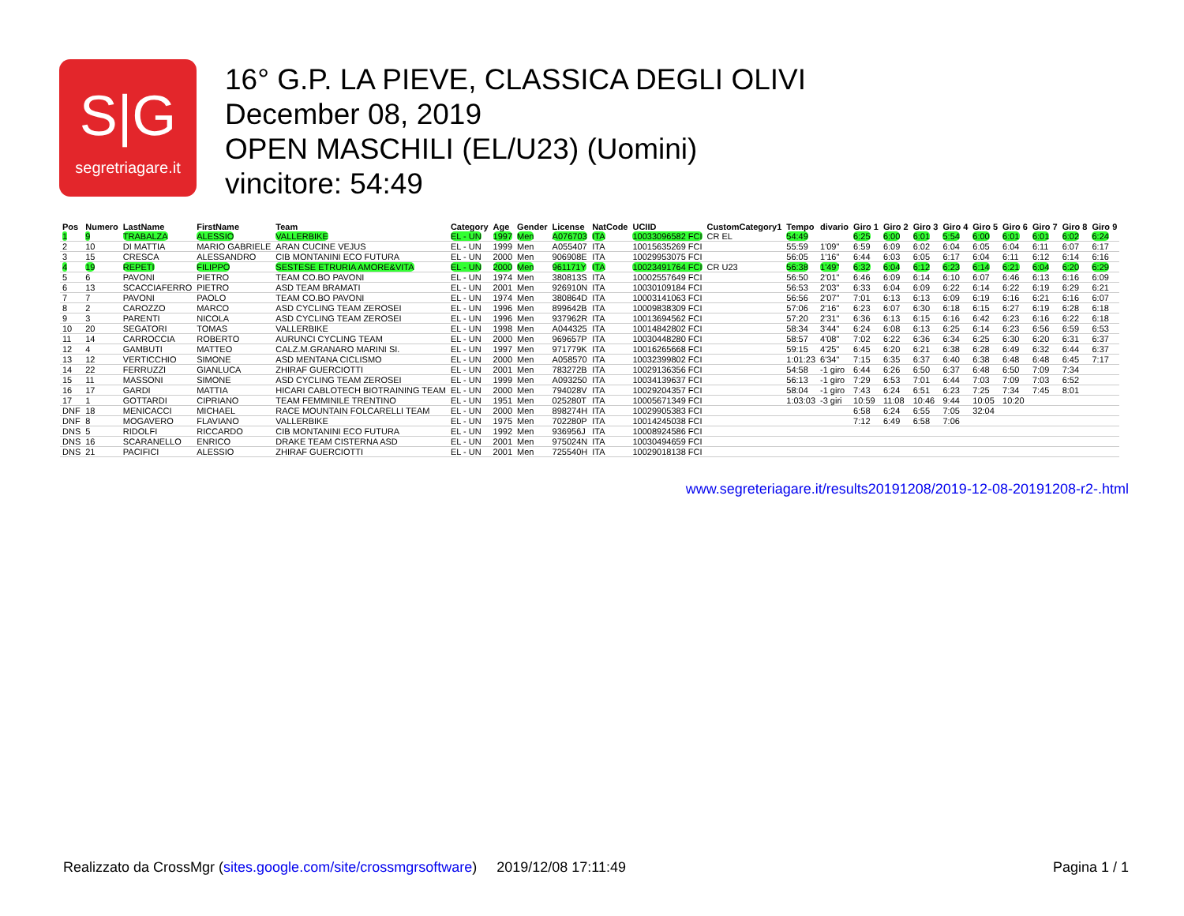S|G
segretriagare.it
16° G.P. LA PIEVE, CLASSICA DEGLI OLIVI
December 08, 2019
OPEN MASCHILI (EL/U23) (Uomini)
vincitore: 54:49
| Pos | Numero | LastName | FirstName | Team | Category | Age | Gender | License | NatCode | UCIID | CustomCategory1 | Tempo | divario | Giro 1 | Giro 2 | Giro 3 | Giro 4 | Giro 5 | Giro 6 | Giro 7 | Giro 8 | Giro 9 |
| --- | --- | --- | --- | --- | --- | --- | --- | --- | --- | --- | --- | --- | --- | --- | --- | --- | --- | --- | --- | --- | --- | --- |
| 1 | 9 | TRABALZA | ALESSIO | VALLERBIKE | EL - UN | 1997 | Men | A076703 | ITA | 10033096582 FCI | CR EL | 54:49 | | 6:25 | 6:00 | 6:01 | 5:54 | 6:00 | 6:01 | 6:01 | 6:02 | 6:24 |
| 2 | 10 | DI MATTIA | MARIO GABRIELE | ARAN CUCINE VEJUS | EL - UN | 1999 | Men | A055407 | ITA | 10015635269 FCI | | 55:59 | 1'09" | 6:59 | 6:09 | 6:02 | 6:04 | 6:05 | 6:04 | 6:11 | 6:07 | 6:17 |
| 3 | 15 | CRESCA | ALESSANDRO | CIB MONTANINI ECO FUTURA | EL - UN | 2000 | Men | 906908E | ITA | 10029953075 FCI | | 56:05 | 1'16" | 6:44 | 6:03 | 6:05 | 6:17 | 6:04 | 6:11 | 6:12 | 6:14 | 6:16 |
| 4 | 19 | REPETI | FILIPPO | SESTESE ETRURIA AMORE&VITA | EL - UN | 2000 | Men | 961171Y | ITA | 10023491764 FCI | CR U23 | 56:38 | 1'49" | 6:32 | 6:04 | 6:12 | 6:23 | 6:14 | 6:21 | 6:04 | 6:20 | 6:29 |
| 5 | 6 | PAVONI | PIETRO | TEAM CO.BO PAVONI | EL - UN | 1974 | Men | 380813S | ITA | 10002557649 FCI | | 56:50 | 2'01" | 6:46 | 6:09 | 6:14 | 6:10 | 6:07 | 6:46 | 6:13 | 6:16 | 6:09 |
| 6 | 13 | SCACCIAFERRO | PIETRO | ASD TEAM BRAMATI | EL - UN | 2001 | Men | 926910N | ITA | 10030109184 FCI | | 56:53 | 2'03" | 6:33 | 6:04 | 6:09 | 6:22 | 6:14 | 6:22 | 6:19 | 6:29 | 6:21 |
| 7 | 7 | PAVONI | PAOLO | TEAM CO.BO PAVONI | EL - UN | 1974 | Men | 380864D | ITA | 10003141063 FCI | | 56:56 | 2'07" | 7:01 | 6:13 | 6:13 | 6:09 | 6:19 | 6:16 | 6:21 | 6:16 | 6:07 |
| 8 | 2 | CAROZZO | MARCO | ASD CYCLING TEAM ZEROSEI | EL - UN | 1996 | Men | 899642B | ITA | 10009838309 FCI | | 57:06 | 2'16" | 6:23 | 6:07 | 6:30 | 6:18 | 6:15 | 6:27 | 6:19 | 6:28 | 6:18 |
| 9 | 3 | PARENTI | NICOLA | ASD CYCLING TEAM ZEROSEI | EL - UN | 1996 | Men | 937962R | ITA | 10013694562 FCI | | 57:20 | 2'31" | 6:36 | 6:13 | 6:15 | 6:16 | 6:42 | 6:23 | 6:16 | 6:22 | 6:18 |
| 10 | 20 | SEGATORI | TOMAS | VALLERBIKE | EL - UN | 1998 | Men | A044325 | ITA | 10014842802 FCI | | 58:34 | 3'44" | 6:24 | 6:08 | 6:13 | 6:25 | 6:14 | 6:23 | 6:56 | 6:59 | 6:53 |
| 11 | 14 | CARROCCIA | ROBERTO | AURUNCI CYCLING TEAM | EL - UN | 2000 | Men | 969657P | ITA | 10030448280 FCI | | 58:57 | 4'08" | 7:02 | 6:22 | 6:36 | 6:34 | 6:25 | 6:30 | 6:20 | 6:31 | 6:37 |
| 12 | 4 | GAMBUTI | MATTEO | CALZ.M.GRANARO MARINI SI. | EL - UN | 1997 | Men | 971779K | ITA | 10016265668 FCI | | 59:15 | 4'25" | 6:45 | 6:20 | 6:21 | 6:38 | 6:28 | 6:49 | 6:32 | 6:44 | 6:37 |
| 13 | 12 | VERTICCHIO | SIMONE | ASD MENTANA CICLISMO | EL - UN | 2000 | Men | A058570 | ITA | 10032399802 FCI | | 1:01:23 | 6'34" | 7:15 | 6:35 | 6:37 | 6:40 | 6:38 | 6:48 | 6:48 | 6:45 | 7:17 |
| 14 | 22 | FERRUZZI | GIANLUCA | ZHIRAF GUERCIOTTI | EL - UN | 2001 | Men | 783272B | ITA | 10029136356 FCI | | 54:58 | -1 giro | 6:44 | 6:26 | 6:50 | 6:37 | 6:48 | 6:50 | 7:09 | 7:34 | |
| 15 | 11 | MASSONI | SIMONE | ASD CYCLING TEAM ZEROSEI | EL - UN | 1999 | Men | A093250 | ITA | 10034139637 FCI | | 56:13 | -1 giro | 7:29 | 6:53 | 7:01 | 6:44 | 7:03 | 7:09 | 7:03 | 6:52 | |
| 16 | 17 | GARDI | MATTIA | HICARI CABLOTECH BIOTRAINING TEAM | EL - UN | 2000 | Men | 794028V | ITA | 10029204357 FCI | | 58:04 | -1 giro | 7:43 | 6:24 | 6:51 | 6:23 | 7:25 | 7:34 | 7:45 | 8:01 | |
| 17 | 1 | GOTTARDI | CIPRIANO | TEAM FEMMINILE TRENTINO | EL - UN | 1951 | Men | 025280T | ITA | 10005671349 FCI | | 1:03:03 | -3 giri | 10:59 | 11:08 | 10:46 | 9:44 | 10:05 | 10:20 | | | |
| DNF | 18 | MENICACCI | MICHAEL | RACE MOUNTAIN FOLCARELLI TEAM | EL - UN | 2000 | Men | 898274H | ITA | 10029905383 FCI | | | | 6:58 | 6:24 | 6:55 | 7:05 | 32:04 | | | | |
| DNF | 8 | MOGAVERO | FLAVIANO | VALLERBIKE | EL - UN | 1975 | Men | 702280P | ITA | 10014245038 FCI | | | | 7:12 | 6:49 | 6:58 | 7:06 | | | | | |
| DNS | 5 | RIDOLFI | RICCARDO | CIB MONTANINI ECO FUTURA | EL - UN | 1992 | Men | 936956J | ITA | 10008924586 FCI | | | | | | | | | | | | |
| DNS | 16 | SCARANELLO | ENRICO | DRAKE TEAM CISTERNA ASD | EL - UN | 2001 | Men | 975024N | ITA | 10030494659 FCI | | | | | | | | | | | | |
| DNS | 21 | PACIFICI | ALESSIO | ZHIRAF GUERCIOTTI | EL - UN | 2001 | Men | 725540H | ITA | 10029018138 FCI | | | | | | | | | | | | |
www.segreteriagare.it/results20191208/2019-12-08-20191208-r2-.html
Realizzato da CrossMgr (sites.google.com/site/crossmgrsoftware) 2019/12/08 17:11:49 Pagina 1 / 1